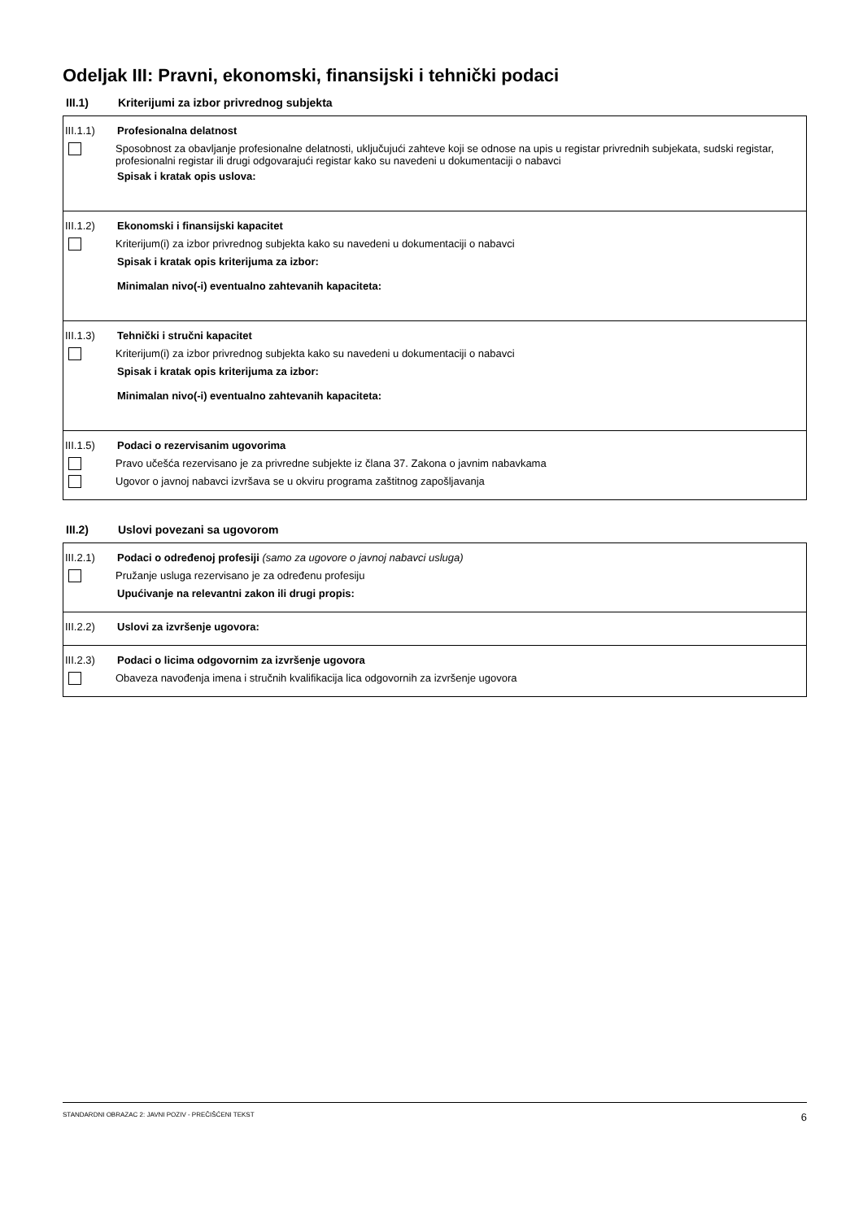Odeljak III: Pravni, ekonomski, finansijski i tehnički podaci
III.1) Kriterijumi za izbor privrednog subjekta
III.1.1) Profesionalna delatnost
Sposobnost za obavljanje profesionalne delatnosti, uključujući zahteve koji se odnose na upis u registar privrednih subjekata, sudski registar, profesionalni registar ili drugi odgovarajući registar kako su navedeni u dokumentaciji o nabavci
Spisak i kratak opis uslova:
III.1.2) Ekonomski i finansijski kapacitet
Kriterijum(i) za izbor privrednog subjekta kako su navedeni u dokumentaciji o nabavci
Spisak i kratak opis kriterijuma za izbor:
Minimalan nivo(-i) eventualno zahtevanih kapaciteta:
III.1.3) Tehnički i stručni kapacitet
Kriterijum(i) za izbor privrednog subjekta kako su navedeni u dokumentaciji o nabavci
Spisak i kratak opis kriterijuma za izbor:
Minimalan nivo(-i) eventualno zahtevanih kapaciteta:
III.1.5) Podaci o rezervisanim ugovorima
Pravo učešća rezervisano je za privredne subjekte iz člana 37. Zakona o javnim nabavkama
Ugovor o javnoj nabavci izvršava se u okviru programa zaštitnog zapošljavanja
III.2) Uslovi povezani sa ugovorom
III.2.1) Podaci o određenoj profesiji (samo za ugovore o javnoj nabavci usluga)
Pružanje usluga rezervisano je za određenu profesiju
Upućivanje na relevantni zakon ili drugi propis:
III.2.2) Uslovi za izvršenje ugovora:
III.2.3) Podaci o licima odgovornim za izvršenje ugovora
Obaveza navođenja imena i stručnih kvalifikacija lica odgovornih za izvršenje ugovora
STANDARDNI OBRAZAC 2: JAVNI POZIV - PREČIŠĆENI TEKST 6